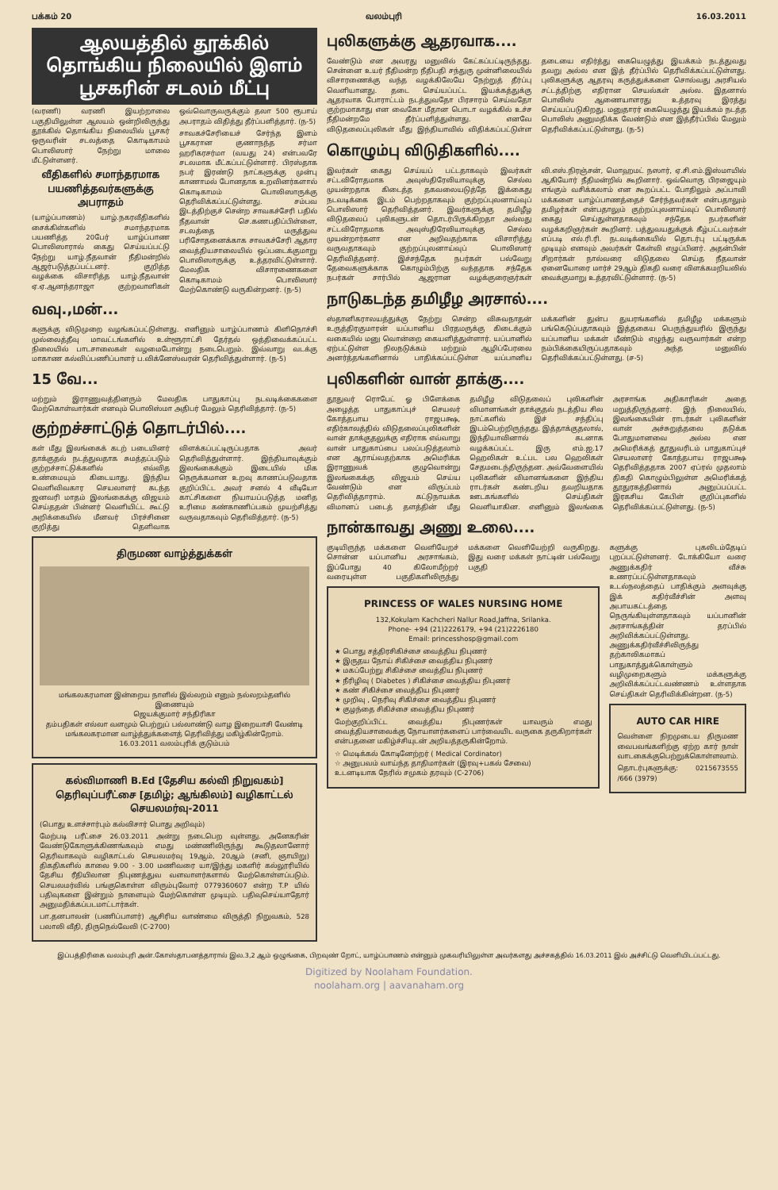பக்கம் 20 வலம்புரி 16.03.2011
ஆலயத்தில் தூக்கில் தொங்கிய நிலையில் இளம் பூசகரின் சடலம் மீட்பு
(வரணி) வரணி இயற்றாலை பகுதியிலுள்ள ஆலயம் ஒன்றிலிருந்து தூக்கில் தொங்கிய நிலையில் பூசகர் ஒருவரின் சடலத்தை கொடிகாமம் பொலிஸார் நேற்று மாலை மீட்டுள்ளனர்.
வீதிகளில் சமாந்தரமாக பயணித்தவர்களுக்கு அபராதம்
(யாழ்ப்பாணம்) யாழ்.நகரவீதிகளில் சைக்கிள்களில் சமாந்தரமாக பயணித்த 20பேர் யாழ்ப்பாண பொலிஸாரால் கைது செய்யப்பட்டு நேற்று யாழ்.நீதவான் நீதிமன்றில் ஆஜர்படுத்தப்பட்டனர். குறித்த வழக்கை விசாரித்த யாழ்.நீதவான் ஏ.ஏ.ஆனந்தராஜா குற்றவாளிகள் ஒவ்வொருவருக்கும் தலா 500 ரூபாய் அபராதம் விதித்து தீர்ப்பளித்தார். (ந-5)
சாவகச்சேரியைச் சேர்ந்த இளம் பூசகரான குணாநந்த சர்மா ஹரிகரசர்மா (வயது 24) என்பவரே சடலமாக மீட்கப்பட்டுள்ளார். பிரஸ்தாக நபர் இரண்டு நாட்களுக்கு முன்பு காணாமல் போனதாக உறவினர்களால் கொடிகாமம் பொலிஸாருக்கு தெரிவிக்கப்பட்டுள்ளது. சம்பவ இடத்திற்குச் சென்ற சாவகச்சேரி பதில் நீதவான் செ.கணபதிப்பிள்ளை, சடலத்தை மருத்துவ பரிசோதனைக்காக சாவகச்சேரி ஆதார வைத்தியசாலையில் ஒப்படைக்குமாறு பொலிஸாருக்கு உத்தரவிட்டுள்ளார். மேலதிக விசாரணைகளை கொடிகாமம் பொலிஸார் மேற்கொண்டு வருகின்றனர். (ந-5)
வவு.,மன்...
களுக்கு விடுமுறை வழங்கப்பட்டுள்ளது. எனினும் யாழ்ப்பாணம் கிளிநொச்சி முல்லைத்தீவு மாவட்டங்களில் உள்ளூராட்சி தேர்தல் ஒத்திவைக்கப்பட்ட நிலையில் பாடசாலைகள் வழமைபோன்று நடைபெறும். இவ்வாறு வடக்கு மாகாண கல்விப்பணிப்பாளர் ப.விக்னேஸ்வரன் தெரிவித்துள்ளார். (ந-5)
15 வே...
மற்றும் இராணுவத்தினரும் மேலதிக பாதுகாப்பு நடவடிக்கைகளை மேற்கொள்வார்கள் எனவும் பொலிஸ்மா அதிபர் மேலும் தெரிவித்தார். (ந-5)
குற்றச்சாட்டுத் தொடர்பில்....
கள் மீது இலங்கைக் கடற் படையினர் தாக்குதல் நடத்துவதாக சுமத்தப்படும் குற்றச்சாட்டுக்களில் எவ்வித உண்மையும் கிடையாது. இந்திய வெளிவிவகார செயலாளர் கடந்த ஜனவரி மாதம் இலங்கைக்கு விஜயம் செய்ததன் பின்னர் வெளியிட்ட கூட்டு அறிக்கையில் மீனவர் பிரச்சினை குறித்து தெளிவாக விளக்கப்பட்டிருப்பதாக அவர் தெரிவித்துள்ளார். இந்தியாவுக்கும் இலங்கைக்கும் இடையில் மிக நெருக்கமான உறவு காணப்படுவதாக குறிப்பிட்ட அவர் சனல் 4 வீடியோ காட்சிகளை நியாயப்படுத்த மனித உரிமை கண்காணிப்பகம் முயற்சித்து வருவதாகவும் தெரிவித்தார். (ந-5)
திருமண வாழ்த்துக்கள்
மங்கலகரமான இன்றைய நாளில் இல்லறம் எனும் நல்லறம்தனில் இணையும்
ஜெயக்குமார் சந்திரிகா
தம்பதிகள் எல்லா வளமும் பெற்றுப் பல்லாண்டு வாழ இறையாசி வேண்டி மங்கலகரமான வாழ்த்துக்களைத் தெரிவித்து மகிழ்கின்றோம்.
16.03.2011 வலம்புரிக் குடும்பம்
கல்விமாணி B.Ed [தேசிய கல்வி நிறுவகம்] தெரிவுப்பரீட்சை [தமிழ்; ஆங்கிலம்] வழிகாட்டல் செயலமர்வு-2011
(பொது உளச்சார்பும் கல்விசார் பொது அறிவும்)
மேற்படி பரீட்சை 26.03.2011 அன்று நடைபெற வுள்ளது. அனேகரின் வேண்டுகோளுக்கிணங்கவும் எமது மண்ணிலிருந்து கூடுதலானோர் தெரிவாகவும் வழிகாட்டல் செயலமர்வு 19ஆம், 20ஆம் (சனி, ஞாயிறு) திகதிகளில் காலை 9.00 - 3.00 மணிவரை யா/இந்து மகளிர் கல்லூரியில் தேசிய ரீதியிலான நிபுணத்துவ வளவாளர்களால் மேற்கொள்ளப்படும். செயலமர்வில் பங்குகொள்ள விரும்புவோர் 0779360607 என்ற T.P யில் பதிவுகளை இன்றும் நாளையும் மேற்கொள்ள முடியும். பதிவுசெய்யாதோர் அனுமதிக்கப்படமாட்டார்கள்.
பா.தனபாலன் (பணிப்பாளர்) ஆசிரிய வாண்மை விருத்தி நிறுவகம், 528 பலாலி வீதி, திருநெல்வேலி (C-2700)
புலிகளுக்கு ஆதரவாக....
வேண்டும் என அவரது மனுவில் கேட்கப்பட்டிருந்தது. சென்னை உயர் நீதிமன்ற நீதிபதி சந்துரு முன்னிலையில் விசாரணைக்கு வந்த வழக்கிலேயே நேற்றுத் தீர்ப்பு வெளியானது. தடை செய்யப்பட்ட இயக்கத்துக்கு ஆதரவாக போராட்டம் நடத்துவதோ பிரசாரம் செய்வதோ குற்றமாகாது என வைகோ மீதான பொடா வழக்கில் உச்ச நீதிமன்றமே தீர்ப்பளித்துள்ளது. எனவே விடுதலைப்புலிகள் மீது இந்தியாவில் விதிக்கப்பட்டுள்ள தடையை எதிர்த்து கையெழுத்து இயக்கம் நடத்துவது தவறு அல்ல என இத் தீர்ப்பில் தெரிவிக்கப்பட்டுள்ளது. புலிகளுக்கு ஆதரவு கருத்துக்களை சொல்வது அரசியல் சட்டத்திற்கு எதிரான செயல்கள் அல்ல. இதனால் பொலிஸ் ஆணையாளரது உத்தரவு இரத்து செய்யப்படுகிறது. மனுதாரர் கையெழுத்து இயக்கம் நடத்த பொலிஸ் அனுமதிக்க வேண்டும் என இத்தீர்ப்பில் மேலும் தெரிவிக்கப்பட்டுள்ளது. (ந-5)
கொழும்பு விடுதிகளில்....
இவர்கள் கைது செய்யப் பட்டதாகவும் இவர்கள் சட்டவிரோதமாக அவுஸ்திரேலியாவுக்கு செல்ல முயன்றதாக கிடைத்த தகவலையடுத்தே இக்கைது நடவடிக்கை இடம் பெற்றதாகவும் குற்றப்புலனாய்வுப் பொலிஸார் தெரிவித்தனர். இவர்களுக்கு தமிழீழ விடுதலைப் புலிகளுடன் தொடர்பிருக்கிறதா அல்லது சட்டவிரோதமாக அவுஸ்திரேலியாவுக்கு செல்ல முயன்றார்களா என அறிவதற்காக விசாரித்து வருவதாகவும் குற்றப்புலனாய்வுப் பொலிஸார் தெரிவித்தனர். இச்சந்தேக நபர்கள் பல்வேறு தேவைகளுக்காக கொழும்பிற்கு வந்ததாக சந்தேக நபர்கள் சார்பில் ஆஜரான வழக்குரைஞர்கள் வி.எஸ்.நிரஞ்சன், மொஹமட் நஸார், ஏ.சி.எம்.இஸ்மாயில் ஆகியோர் நீதிமன்றில் கூறினார். ஒவ்வொரு பிரஜையும் எங்கும் வசிக்கலாம் என கூறப்பட்ட போதிலும் அப்பாவி மக்களை யாழ்ப்பாணத்தைச் சேர்ந்தவர்கள் என்பதாலும் தமிழர்கள் என்பதாலும் குற்றப்புலனாய்வுப் பொலிஸார் கைது செய்துள்ளதாகவும் சந்தேக நபர்களின் வழக்கறிஞர்கள் கூறினர். பத்துவயதுக்குக் கீழ்பட்டவர்கள் எப்படி எல்.ரி.ரி. நடவடிக்கையில் தொடர்பு பட்டிருக்க முடியும் எனவும் அவர்கள் கேள்வி எழுப்பினர். அதன்பின் சிறார்கள் நால்வரை விடுதலை செய்த நீதவான் ஏனையோரை மார்ச் 29ஆம் திகதி வரை விளக்கமறியலில் வைக்குமாறு உத்தரவிட்டுள்ளார். (ந-5)
நாடுகடந்த தமிழீழ அரசால்....
ஸ்தானிகராலயத்துக்கு நேற்று சென்ற விசுவநாதன் உருத்திரகுமாரன் யப்பானிய பிரதமருக்கு கிடைக்கும் வகையில் மனு வொன்றை கையளித்துள்ளார். யப்பானில் ஏற்பட்டுள்ள நிலநடுக்கம் மற்றும் ஆழிப்பேரலை அனர்த்தங்களினால் பாதிக்கப்பட்டுள்ள யப்பானிய மக்களின் துன்ப துயரங்களில் தமிழீழ மக்களும் பங்கெடுப்பதாகவும் இத்தகைய பெருந்துயரில் இருந்து யப்பானிய மக்கள் மீண்டும் எழுந்து வருவார்கள் என்ற நம்பிக்கையிருப்பதாகவும் அந்த மனுவில் தெரிவிக்கப்பட்டுள்ளது. (ச-5)
புலிகளின் வான் தாக்கு....
தூதுவர் ரொபேட் ஓ பிளேக்கை அழைத்த பாதுகாப்புச் செயலர் கோத்தபாய ராஜபக்ஷ, எதிர்காலத்தில் விடுதலைப்புலிகளின் வான் தாக்குதலுக்கு எதிராக எவ்வாறு வான் பாதுகாப்பை பலப்படுத்தலாம் என ஆராய்வதற்காக அமெரிக்க இராணுவக் குழுவொன்று இலங்கைக்கு விஜயம் செய்ய வேண்டும் என விருப்பம் தெரிவித்தாராம். கட்டுநாயக்க விமானப் படைத் தளத்தின் மீது தமிழீழ விடுதலைப் புலிகளின் விமானங்கள் தாக்குதல் நடத்திய சில நாட்களில் இச் சந்திப்பு இடம்பெற்றிருந்தது. இத்தாக்குதலால், இந்தியாவினால் கடனாக வழக்கப்பட்ட இரு எம்.ஐ.17 ஹெலிகள் உட்பட பல ஹெலிகள் சேதமடைந்திருந்தன. அவ்வேளையில் புலிகளின் விமானங்களை இந்திய ராடர்கள் கண்டறிய தவறியதாக ஊடகங்களில் செய்திகள் வெளியாகின. எனினும் இலங்கை அரசாங்க அதிகாரிகள் அதை மறுத்திருந்தனர். இந் நிலையில், இலங்கையின் ராடர்கள் புலிகளின் வான் அச்சுறுத்தலை தடுக்க போதுமானவை அல்ல என அமெரிக்கத் தூதுவரிடம் பாதுகாப்புச் செயலாளர் கோத்தபாய ராஜபக்ஷ தெரிவித்ததாக 2007 ஏப்ரல் முதலாம் திகதி கொழும்பிலுள்ள அமெரிக்கத் தூதுரகத்தினால் அனுப்பப்பட்ட இரகசிய கேபிள் குறிப்புகளில் தெரிவிக்கப்பட்டுள்ளது. (ந-5)
நான்காவது அணு உலை....
குடியிருந்த மக்களை வெளியேறச் சொன்ன யப்பானிய அரசாங்கம், இப்போது 40 கிலோமீற்றர் வரையுள்ள பகுதிகளிலிருந்து மக்களை வெளியேற்றி வருகிறது. இது வரை மக்கள் நாட்டின் பல்வேறு பகுதி
PRINCESS OF WALES NURSING HOME
132,Kokulam Kachcheri Nallur Road,Jaffna, Srilanka.
Phone- +94 (21)2226179, +94 (21)2226180
Email: princesshosp@gmail.com
★ பொது சத்திரசிகிச்சை வைத்திய நிபுணர்
★ இருதய நோய் சிகிச்சை வைத்திய நிபுணர்
★ மகப்பேற்று சிகிச்சை வைத்திய நிபுணர்
★ நீரிழிவு ( Diabetes ) சிகிச்சை வைத்திய நிபுணர்
★ கண் சிகிச்சை வைத்திய நிபுணர்
★ முறிவு , நெரிவு சிகிச்சை வைத்திய நிபுணர்
★ குழந்தை சிகிச்சை வைத்திய நிபுணர்
மேற்குறிப்பிட்ட வைத்திய நிபுணர்கள் யாவரும் எமது வைத்தியசாலைக்கு நோயாளர்களைப் பார்வையிட வருகை தருகிறார்கள் என்பதனை மகிழ்ச்சியுடன் அறியத்தருகின்றோம்.
☆ மெடிக்கல் கோடினேற்றர் ( Medical Cordinator)
☆ அனுபவம் வாய்ந்த தாதிமார்கள் (இரவு+பகல் சேவை)
உடனடியாக நேரில் சமுகம் தரவும் (C-2706)
களுக்கு புகலிடம்தேடிப் புறப்பட்டுள்ளனர். டோக்கியோ வரை அணுக்கதிர் வீச்சு உணரப்பட்டுள்ளதாகவும் உடல்நலத்தைப் பாதிக்கும் அளவுக்கு இக் கதிர்வீச்சின் அளவு அபாயகட்டத்தை நெருங்கியுள்ளதாகவும் யப்பானின் அரசாங்கத்தின் தரப்பில் அறிவிக்கப்பட்டுள்ளது. அணுக்கதிர்வீச்சிலிருந்து தற்காலிகமாகப் பாதுகாத்துக்கொள்ளும் வழிமுறைகளும் மக்களுக்கு அறிவிக்கப்பட்டவண்ணம் உள்ளதாக செய்திகள் தெரிவிக்கின்றன. (ந-5)
AUTO CAR HIRE
வெள்ளை நிறமுடைய திருமண வைபவங்களிற்கு ஏற்ற கார் நாள் வாடகைக்குபெற்றுக்கொள்ளலாம்.
தொடர்புகளுக்கு: 0215673555 /666 (3979)
இப்பத்திரிகை வலம்புரி அன்.கோஸ்தாபனத்தாரால் இல.3,2 ஆம் ஒழுங்கை, பிறவுண் றோட், யாழ்ப்பாணம் என்னும் முகவரியிலுள்ள அவர்களது அச்சகத்தில் 16.03.2011 இல் அச்சிட்டு வெளியிடப்பட்டது.
Digitized by Noolaham Foundation.
noolaham.org | aavanaham.org